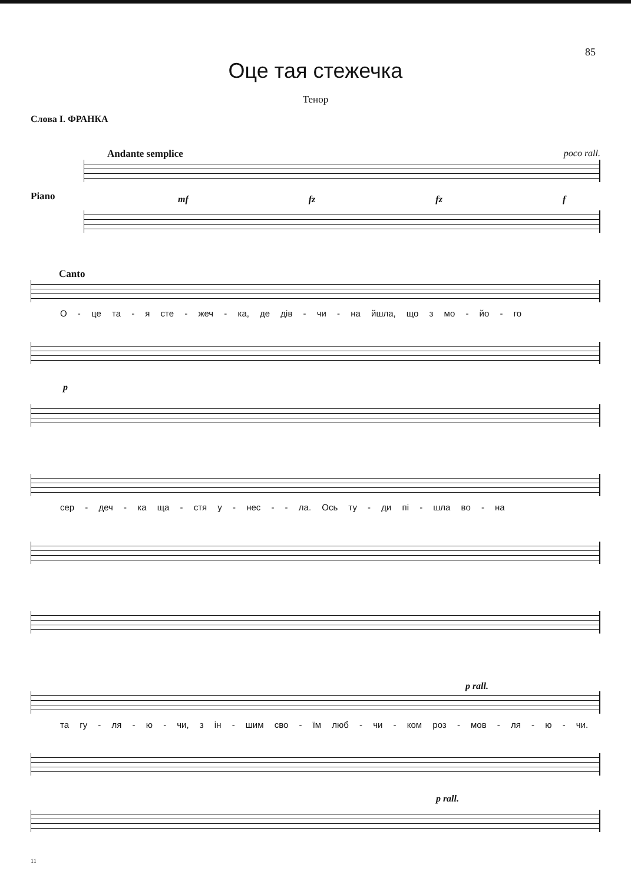85
Оце тая стежечка
Тенор
Слова І. ФРАНКА
Andante semplice poco rall.
Piano
mf fz fz f
Canto
О - це та - я сте - жеч - ка, де дів - чи - на йшла, що з мо - йо - го
p
сер - деч - ка ща - стя у - нес - - ла. Ось ту - ди пі - шла во - на
p rall.
та гу - ля - ю - чи, з ін - шим сво - їм люб - чи - ком роз - мов - ля - ю - чи.
p rall.
11